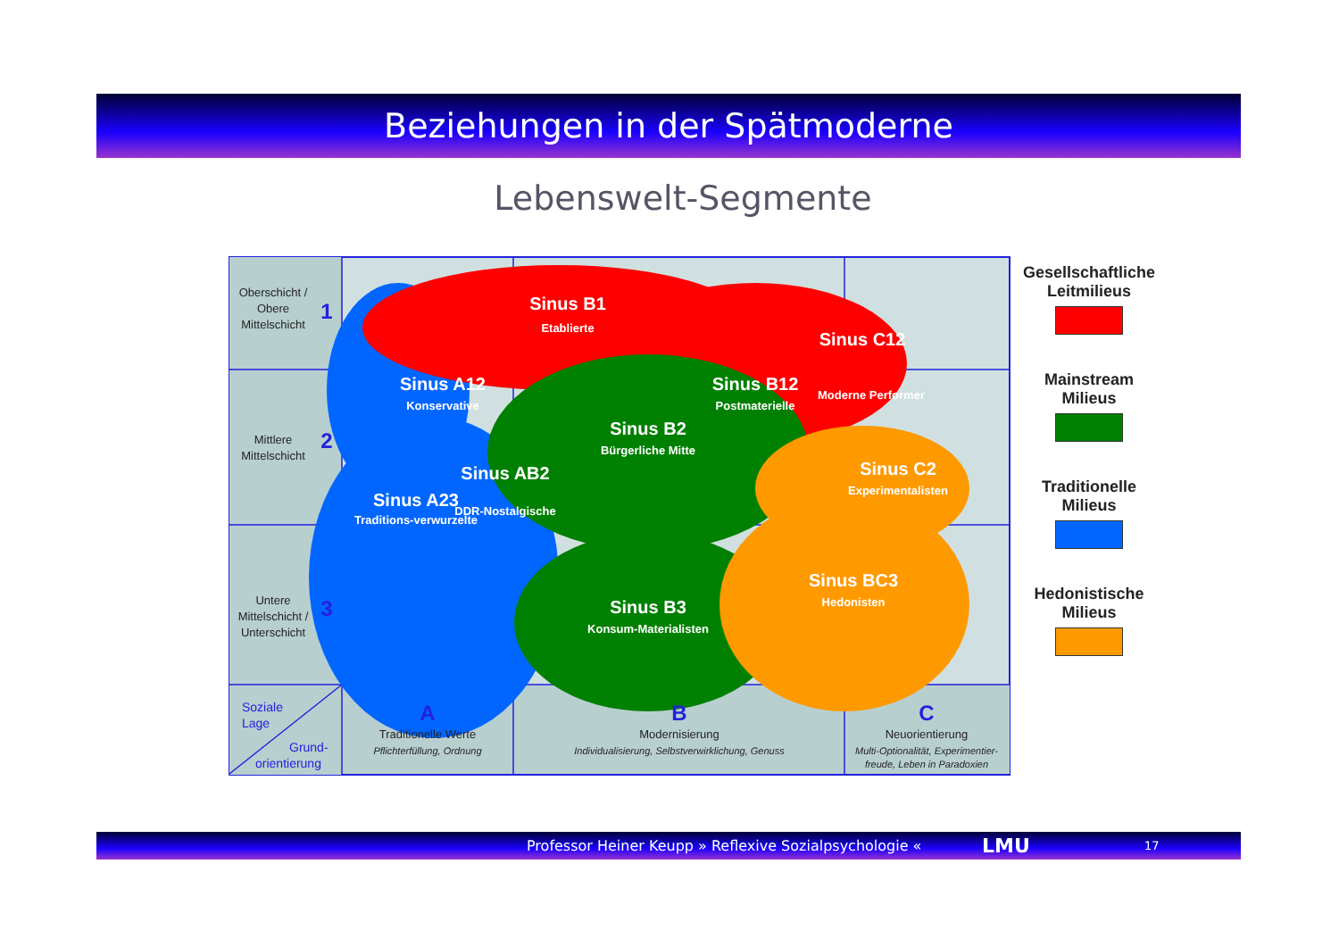Beziehungen in der Spätmoderne
Lebenswelt-Segmente
Sinus B1
Etablierte
Sinus A12
Konservative
Sinus B12
Postmaterielle
Sinus C12
Moderne Performer
Sinus B2
Bürgerliche Mitte
Sinus AB2
DDR-Nostalgische
Sinus A23
Traditions-verwurzelte
Sinus C2
Experimentalisten
Sinus BC3
Hedonisten
Sinus B3
Konsum-Materialisten
Oberschicht /
Obere
Mittelschicht
Mittlere
Mittelschicht
Untere
Mittelschicht /
Unterschicht
Traditionelle Werte
Pflichterfüllung, Ordnung
Modernisierung
Individualisierung, Selbstverwirklichung, Genuss
Neuorientierung
Multi-Optionalität, Experimentier-
freude, Leben in Paradoxien
1
2
3
A
B
C
Soziale
Lage
Grund-
orientierung
Gesellschaftliche Leitmilieus
Mainstream Milieus
Traditionelle Milieus
Hedonistische Milieus
Professor Heiner Keupp » Reflexive Sozialpsychologie « LMU 17